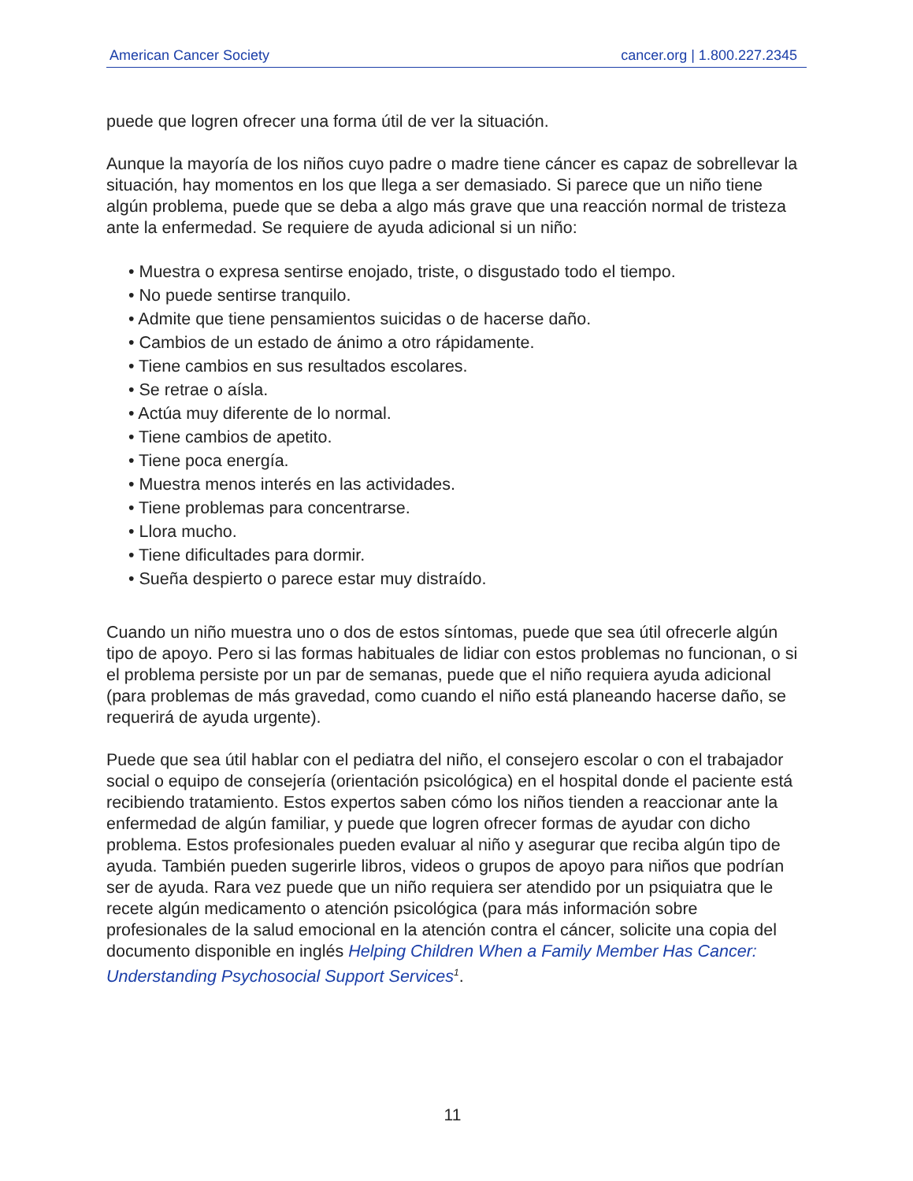American Cancer Society cancer.org | 1.800.227.2345
puede que logren ofrecer una forma útil de ver la situación.
Aunque la mayoría de los niños cuyo padre o madre tiene cáncer es capaz de sobrellevar la situación, hay momentos en los que llega a ser demasiado. Si parece que un niño tiene algún problema, puede que se deba a algo más grave que una reacción normal de tristeza ante la enfermedad. Se requiere de ayuda adicional si un niño:
• Muestra o expresa sentirse enojado, triste, o disgustado todo el tiempo.
• No puede sentirse tranquilo.
• Admite que tiene pensamientos suicidas o de hacerse daño.
• Cambios de un estado de ánimo a otro rápidamente.
• Tiene cambios en sus resultados escolares.
• Se retrae o aísla.
• Actúa muy diferente de lo normal.
• Tiene cambios de apetito.
• Tiene poca energía.
• Muestra menos interés en las actividades.
• Tiene problemas para concentrarse.
• Llora mucho.
• Tiene dificultades para dormir.
• Sueña despierto o parece estar muy distraído.
Cuando un niño muestra uno o dos de estos síntomas, puede que sea útil ofrecerle algún tipo de apoyo. Pero si las formas habituales de lidiar con estos problemas no funcionan, o si el problema persiste por un par de semanas, puede que el niño requiera ayuda adicional (para problemas de más gravedad, como cuando el niño está planeando hacerse daño, se requerirá de ayuda urgente).
Puede que sea útil hablar con el pediatra del niño, el consejero escolar o con el trabajador social o equipo de consejería (orientación psicológica) en el hospital donde el paciente está recibiendo tratamiento. Estos expertos saben cómo los niños tienden a reaccionar ante la enfermedad de algún familiar, y puede que logren ofrecer formas de ayudar con dicho problema. Estos profesionales pueden evaluar al niño y asegurar que reciba algún tipo de ayuda. También pueden sugerirle libros, videos o grupos de apoyo para niños que podrían ser de ayuda. Rara vez puede que un niño requiera ser atendido por un psiquiatra que le recete algún medicamento o atención psicológica (para más información sobre profesionales de la salud emocional en la atención contra el cáncer, solicite una copia del documento disponible en inglés Helping Children When a Family Member Has Cancer: Understanding Psychosocial Support Services<sup>1</sup>.
11